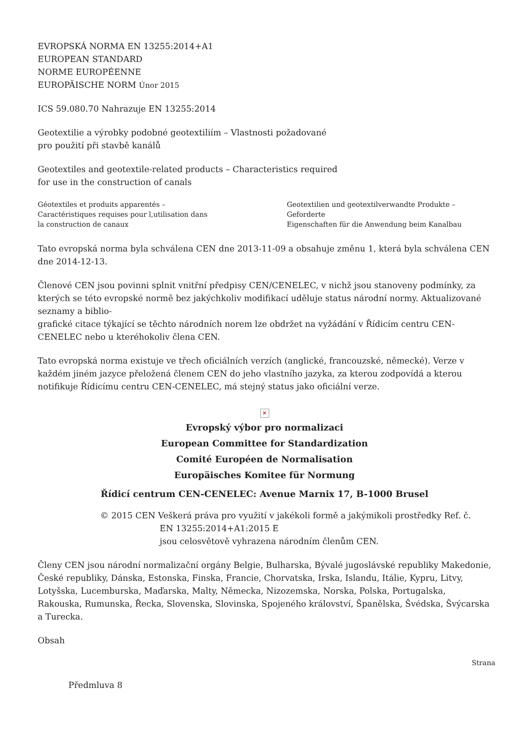EVROPSKÁ NORMA EN 13255:2014+A1
EUROPEAN STANDARD
NORME EUROPÉENNE
EUROPÄISCHE NORM Únor 2015
ICS 59.080.70 Nahrazuje EN 13255:2014
Geotextilie a výrobky podobné geotextiliím – Vlastnosti požadované
pro použití při stavbě kanálů
Geotextiles and geotextile-related products – Characteristics required
for use in the construction of canals
Géotextiles et produits apparentés –
Caractéristiques requises pour l,utilisation dans
la construction de canaux
Geotextilien und geotextilverwandte Produkte – Geforderte
Eigenschaften für die Anwendung beim Kanalbau
Tato evropská norma byla schválena CEN dne 2013-11-09 a obsahuje změnu 1, která byla schválena CEN dne 2014-12-13.
Členové CEN jsou povinni splnit vnitřní předpisy CEN/CENELEC, v nichž jsou stanoveny podmínky, za kterých se této evropské normě bez jakýchkoliv modifikací uděluje status národní normy. Aktualizované seznamy a biblio-
grafické citace týkající se těchto národních norem lze obdržet na vyžádání v Řídicím centru CEN-CENELEC nebo u kteréhokoliv člena CEN.
Tato evropská norma existuje ve třech oficiálních verzích (anglické, francouzské, německé). Verze v každém jiném jazyce přeložená členem CEN do jeho vlastního jazyka, za kterou zodpovídá a kterou notifikuje Řídicímu centru CEN-CENELEC, má stejný status jako oficiální verze.
×
Evropský výbor pro normalizaci
European Committee for Standardization
Comité Européen de Normalisation
Europäisches Komitee für Normung
Řídicí centrum CEN-CENELEC: Avenue Marnix 17, B-1000 Brusel
© 2015 CEN Veškerá práva pro využití v jakékoli formě a jakýmikoli prostředky Ref. č.
EN 13255:2014+A1:2015 E
jsou celosvětově vyhrazena národním členům CEN.
Členy CEN jsou národní normalizační orgány Belgie, Bulharska, Bývalé jugoslávské republiky Makedonie, České republiky, Dánska, Estonska, Finska, Francie, Chorvatska, Irska, Islandu, Itálie, Kypru, Litvy, Lotyšska, Lucemburska, Maďarska, Malty, Německa, Nizozemska, Norska, Polska, Portugalska, Rakouska, Rumunska, Řecka, Slovenska, Slovinska, Spojeného království, Španělska, Švédska, Švýcarska a Turecka.
Obsah
Strana
Předmluva 8